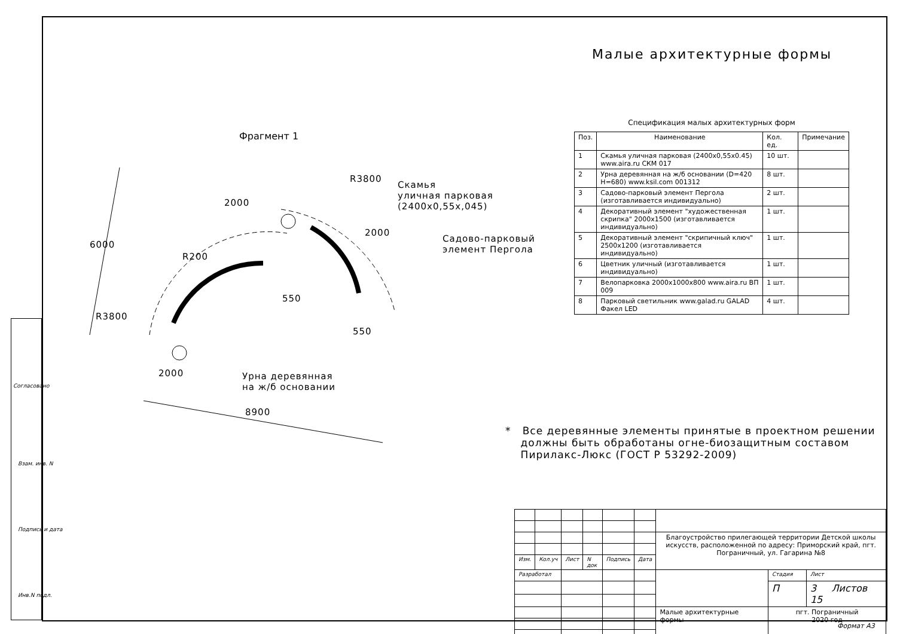Малые архитектурные формы
Фрагмент 1
Скамья
уличная парковая
(2400x0,55x,045)
Садово-парковый
элемент Пергола
Урна деревянная
на ж/б основании
R3800
2000
8900
6000
2000
R3800
R200
550
550
2000
Спецификация малых архитектурных форм
| Поз. | Наименование | Кол. ед. | Примечание |
| --- | --- | --- | --- |
| 1 | Скамья уличная парковая (2400x0,55x0.45) www.aira.ru СКМ 017 | 10 шт. | |
| 2 | Урна деревянная на ж/б основании (D=420 H=680) www.ksil.com 001312 | 8 шт. | |
| 3 | Садово-парковый элемент Пергола (изготавливается индивидуально) | 2 шт. | |
| 4 | Декоративный элемент "художественная скрипка" 2000x1500 (изготавливается индивидуально) | 1 шт. | |
| 5 | Декоративный элемент "скрипичный ключ" 2500x1200 (изготавливается индивидуально) | 1 шт. | |
| 6 | Цветник уличный (изготавливается индивидуально) | 1 шт. | |
| 7 | Велопарковка 2000x1000x800 www.aira.ru ВП 009 | 1 шт. | |
| 8 | Парковый светильник www.galad.ru GALAD Факел LED | 4 шт. | |
* Все деревянные элементы принятые в проектном решении
должны быть обработаны огне-биозащитным составом
Пирилакс-Люкс (ГОСТ Р 53292-2009)
| | | | | | | Благоустройство прилегающей территории Детской школы искусств, расположенной по адресу: Приморский край, пгт. Пограничный, ул. Гагарина №8 | | |
| Изм. | Кол.уч | Лист | N док | Подпись | Дата | | | |
| Разработал | | | | | | | Стадия | Лист |
| | | | | | | | П | 3 Листов 15 |
| | | | | | | Малые архитектурные формы | пгт. Пограничный 2020 год | |
Согласовано
Взам. инв. N
Подпись и дата
Инв.N подл.
Формат А3